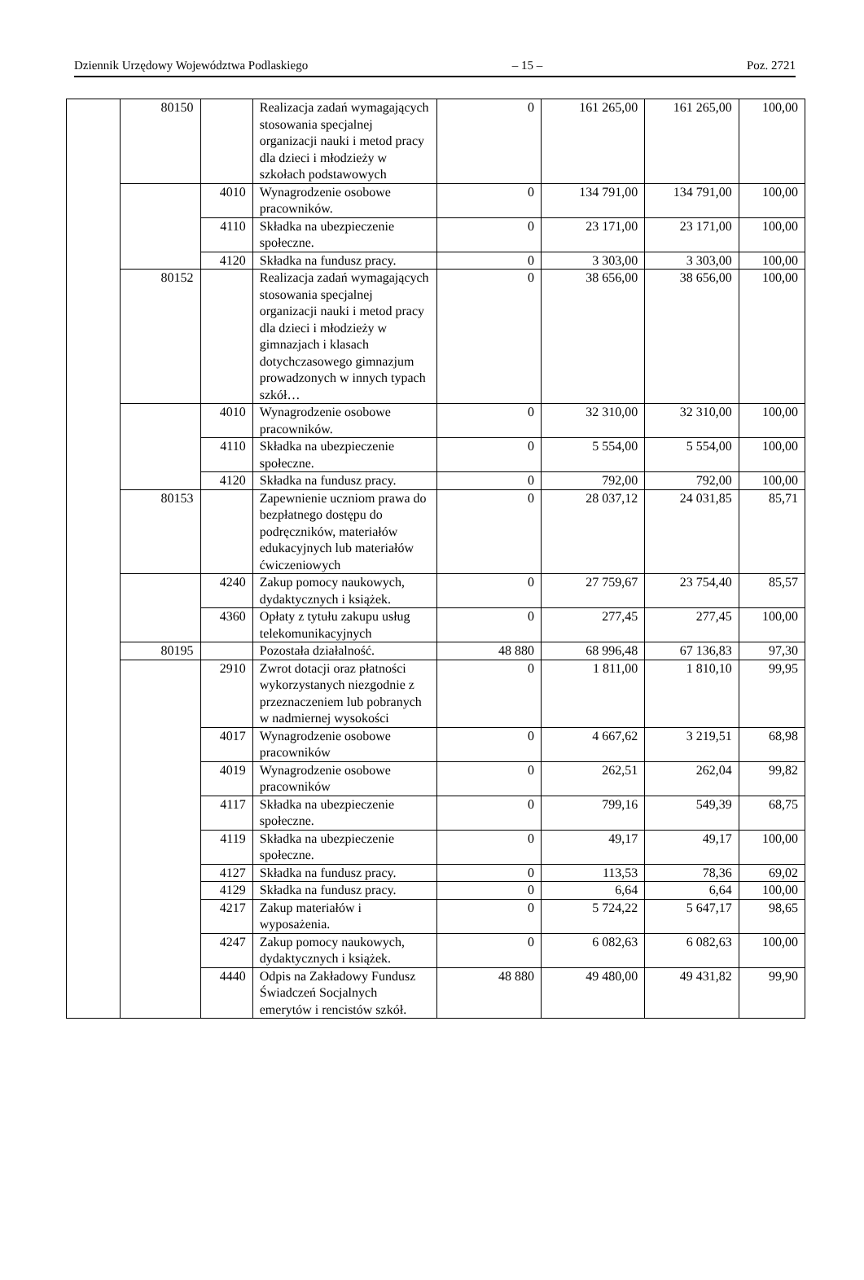Dziennik Urzędowy Województwa Podlaskiego – 15 – Poz. 2721
| | 80150 | | Realizacja zadań wymagających stosowania specjalnej organizacji nauki i metod pracy dla dzieci i młodzieży w szkołach podstawowych | 0 | 161 265,00 | 161 265,00 | 100,00 |
| | | 4010 | Wynagrodzenie osobowe pracowników. | 0 | 134 791,00 | 134 791,00 | 100,00 |
| | | 4110 | Składka na ubezpieczenie społeczne. | 0 | 23 171,00 | 23 171,00 | 100,00 |
| | | 4120 | Składka na fundusz pracy. | 0 | 3 303,00 | 3 303,00 | 100,00 |
| | 80152 | | Realizacja zadań wymagających stosowania specjalnej organizacji nauki i metod pracy dla dzieci i młodzieży w gimnazjach i klasach dotychczasowego gimnazjum prowadzonych w innych typach szkół… | 0 | 38 656,00 | 38 656,00 | 100,00 |
| | | 4010 | Wynagrodzenie osobowe pracowników. | 0 | 32 310,00 | 32 310,00 | 100,00 |
| | | 4110 | Składka na ubezpieczenie społeczne. | 0 | 5 554,00 | 5 554,00 | 100,00 |
| | | 4120 | Składka na fundusz pracy. | 0 | 792,00 | 792,00 | 100,00 |
| | 80153 | | Zapewnienie uczniom prawa do bezpłatnego dostępu do podręczników, materiałów edukacyjnych lub materiałów ćwiczeniowych | 0 | 28 037,12 | 24 031,85 | 85,71 |
| | | 4240 | Zakup pomocy naukowych, dydaktycznych i książek. | 0 | 27 759,67 | 23 754,40 | 85,57 |
| | | 4360 | Opłaty z tytułu zakupu usług telekomunikacyjnych | 0 | 277,45 | 277,45 | 100,00 |
| | 80195 | | Pozostała działalność. | 48 880 | 68 996,48 | 67 136,83 | 97,30 |
| | | 2910 | Zwrot dotacji oraz płatności wykorzystanych niezgodnie z przeznaczeniem lub pobranych w nadmiernej wysokości | 0 | 1 811,00 | 1 810,10 | 99,95 |
| | | 4017 | Wynagrodzenie osobowe pracowników | 0 | 4 667,62 | 3 219,51 | 68,98 |
| | | 4019 | Wynagrodzenie osobowe pracowników | 0 | 262,51 | 262,04 | 99,82 |
| | | 4117 | Składka na ubezpieczenie społeczne. | 0 | 799,16 | 549,39 | 68,75 |
| | | 4119 | Składka na ubezpieczenie społeczne. | 0 | 49,17 | 49,17 | 100,00 |
| | | 4127 | Składka na fundusz pracy. | 0 | 113,53 | 78,36 | 69,02 |
| | | 4129 | Składka na fundusz pracy. | 0 | 6,64 | 6,64 | 100,00 |
| | | 4217 | Zakup materiałów i wyposażenia. | 0 | 5 724,22 | 5 647,17 | 98,65 |
| | | 4247 | Zakup pomocy naukowych, dydaktycznych i książek. | 0 | 6 082,63 | 6 082,63 | 100,00 |
| | | 4440 | Odpis na Zakładowy Fundusz Świadczeń Socjalnych emerytów i rencistów szkół. | 48 880 | 49 480,00 | 49 431,82 | 99,90 |